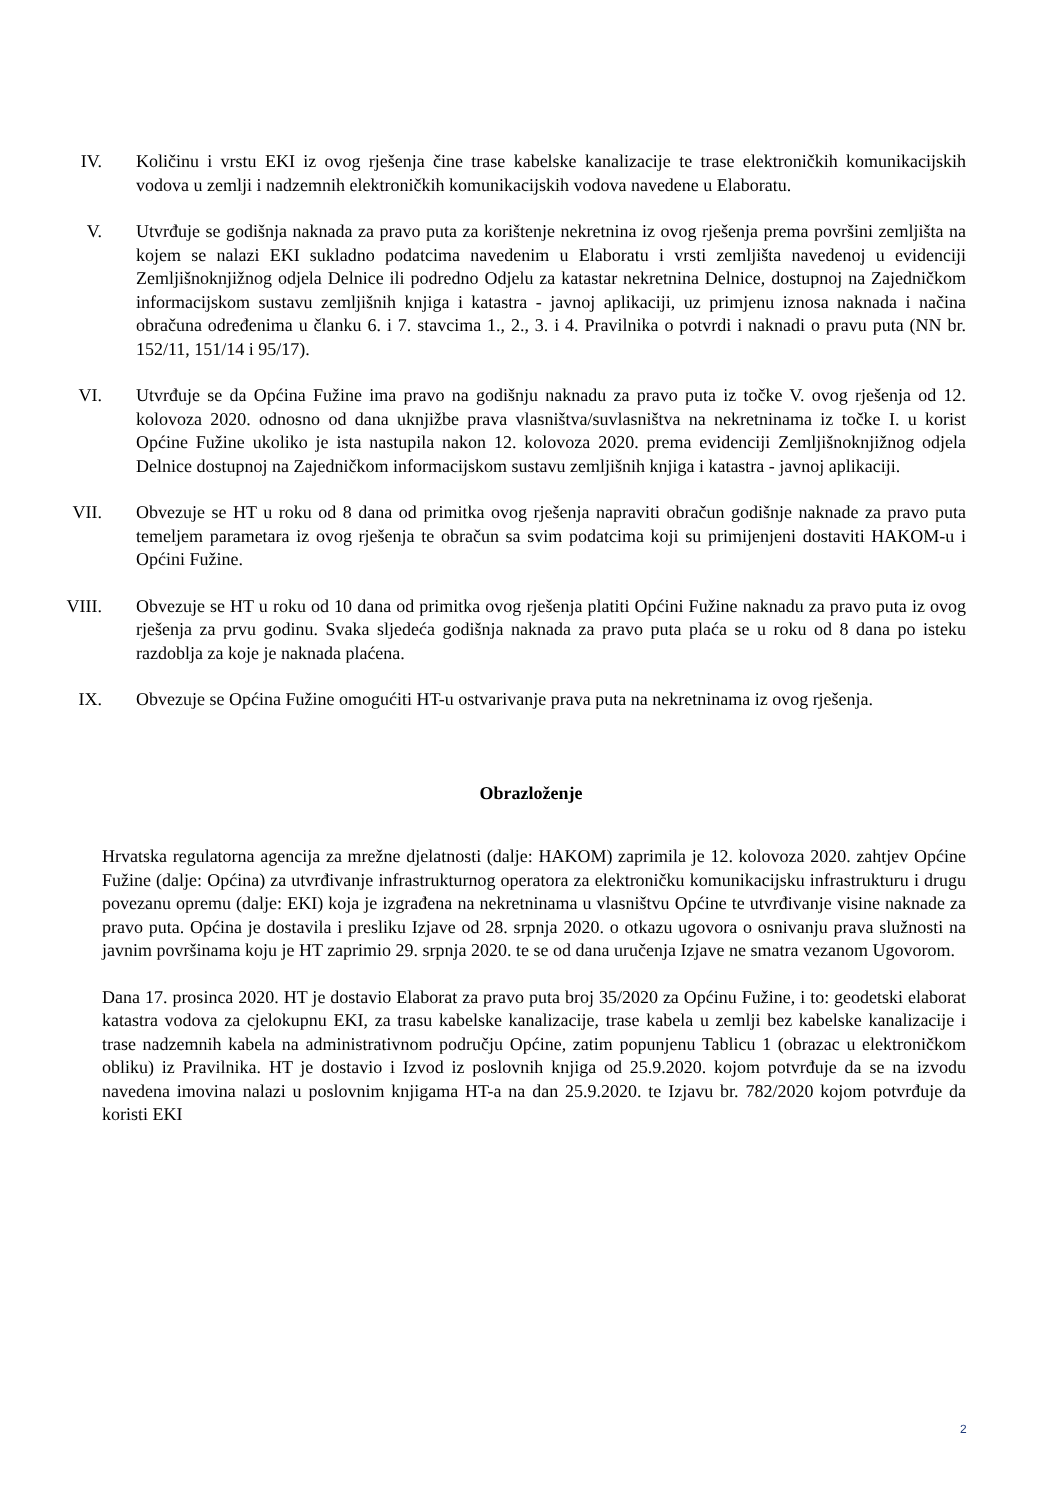IV. Količinu i vrstu EKI iz ovog rješenja čine trase kabelske kanalizacije te trase elektroničkih komunikacijskih vodova u zemlji i nadzemnih elektroničkih komunikacijskih vodova navedene u Elaboratu.
V. Utvrđuje se godišnja naknada za pravo puta za korištenje nekretnina iz ovog rješenja prema površini zemljišta na kojem se nalazi EKI sukladno podatcima navedenim u Elaboratu i vrsti zemljišta navedenoj u evidenciji Zemljišnoknjižnog odjela Delnice ili podredno Odjelu za katastar nekretnina Delnice, dostupnoj na Zajedničkom informacijskom sustavu zemljišnih knjiga i katastra - javnoj aplikaciji, uz primjenu iznosa naknada i načina obračuna određenima u članku 6. i 7. stavcima 1., 2., 3. i 4. Pravilnika o potvrdi i naknadi o pravu puta (NN br. 152/11, 151/14 i 95/17).
VI. Utvrđuje se da Općina Fužine ima pravo na godišnju naknadu za pravo puta iz točke V. ovog rješenja od 12. kolovoza 2020. odnosno od dana uknjižbe prava vlasništva/suvlasništva na nekretninama iz točke I. u korist Općine Fužine ukoliko je ista nastupila nakon 12. kolovoza 2020. prema evidenciji Zemljišnoknjižnog odjela Delnice dostupnoj na Zajedničkom informacijskom sustavu zemljišnih knjiga i katastra - javnoj aplikaciji.
VII. Obvezuje se HT u roku od 8 dana od primitka ovog rješenja napraviti obračun godišnje naknade za pravo puta temeljem parametara iz ovog rješenja te obračun sa svim podatcima koji su primijenjeni dostaviti HAKOM-u i Općini Fužine.
VIII.
Obvezuje se HT u roku od 10 dana od primitka ovog rješenja platiti Općini Fužine naknadu za pravo puta iz ovog rješenja za prvu godinu. Svaka sljedeća godišnja naknada za pravo puta plaća se u roku od 8 dana po isteku razdoblja za koje je naknada plaćena.
IX. Obvezuje se Općina Fužine omogućiti HT-u ostvarivanje prava puta na nekretninama iz ovog rješenja.
Obrazloženje
Hrvatska regulatorna agencija za mrežne djelatnosti (dalje: HAKOM) zaprimila je 12. kolovoza 2020. zahtjev Općine Fužine (dalje: Općina) za utvrđivanje infrastrukturnog operatora za elektroničku komunikacijsku infrastrukturu i drugu povezanu opremu (dalje: EKI) koja je izgrađena na nekretninama u vlasništvu Općine te utvrđivanje visine naknade za pravo puta. Općina je dostavila i presliku Izjave od 28. srpnja 2020. o otkazu ugovora o osnivanju prava služnosti na javnim površinama koju je HT zaprimio 29. srpnja 2020. te se od dana uručenja Izjave ne smatra vezanom Ugovorom.
Dana 17. prosinca 2020. HT je dostavio Elaborat za pravo puta broj 35/2020 za Općinu Fužine, i to: geodetski elaborat katastra vodova za cjelokupnu EKI, za trasu kabelske kanalizacije, trase kabela u zemlji bez kabelske kanalizacije i trase nadzemnih kabela na administrativnom području Općine, zatim popunjenu Tablicu 1 (obrazac u elektroničkom obliku) iz Pravilnika. HT je dostavio i Izvod iz poslovnih knjiga od 25.9.2020. kojom potvrđuje da se na izvodu navedena imovina nalazi u poslovnim knjigama HT-a na dan 25.9.2020. te Izjavu br. 782/2020 kojom potvrđuje da koristi EKI
2